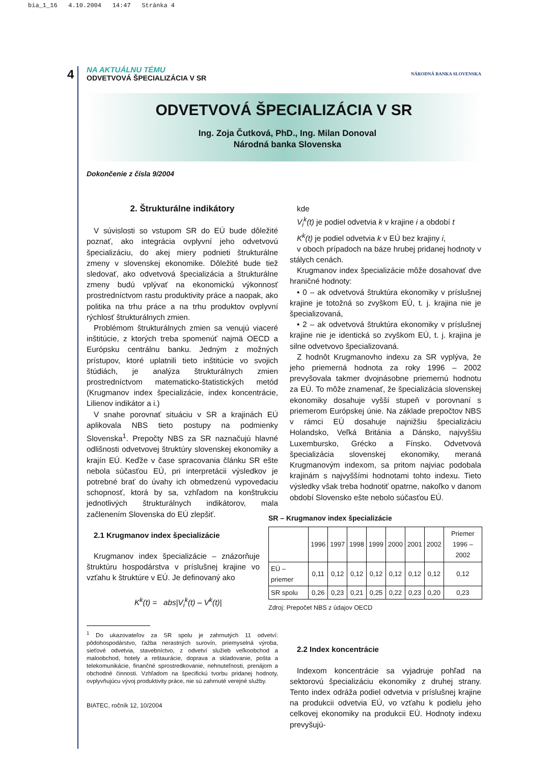bia_1_16 4.10.2004 14:47 Stránka 4
4
NA AKTUÁLNU TÉMU
ODVETVOVÁ ŠPECIALIZÁCIA V SR
NÁRODNÁ BANKA SLOVENSKA
ODVETVOVÁ ŠPECIALIZÁCIA V SR
Ing. Zoja Čutková, PhD., Ing. Milan Donoval
Národná banka Slovenska
Dokončenie z čísla 9/2004
2. Štrukturálne indikátory
V súvislosti so vstupom SR do EÚ bude dôležité poznať, ako integrácia ovplyvní jeho odvetvovú špecializáciu, do akej miery podnieti štrukturálne zmeny v slovenskej ekonomike. Dôležité bude tiež sledovať, ako odvetvová špecializácia a štrukturálne zmeny budú vplývať na ekonomickú výkonnosť prostredníctvom rastu produktivity práce a naopak, ako politika na trhu práce a na trhu produktov ovplyvní rýchlosť štrukturálnych zmien.
Problémom štrukturálnych zmien sa venujú viaceré inštitúcie, z ktorých treba spomenúť najmä OECD a Európsku centrálnu banku. Jedným z možných prístupov, ktoré uplatnili tieto inštitúcie vo svojich štúdiách, je analýza štrukturálnych zmien prostredníctvom matematicko-štatistických metód (Krugmanov index špecializácie, index koncentrácie, Lilienov indikátor a i.)
V snahe porovnať situáciu v SR a krajinách EÚ aplikovala NBS tieto postupy na podmienky Slovenska<sup>1</sup>. Prepočty NBS za SR naznačujú hlavné odlišnosti odvetvovej štruktúry slovenskej ekonomiky a krajín EÚ. Keďže v čase spracovania článku SR ešte nebola súčasťou EÚ, pri interpretácii výsledkov je potrebné brať do úvahy ich obmedzenú vypovedaciu schopnosť, ktorá by sa, vzhľadom na konštrukciu jednotlivých štrukturálnych indikátorov, mala začlenením Slovenska do EÚ zlepšiť.
2.1 Krugmanov index špecializácie
Krugmanov index špecializácie – znázorňuje štruktúru hospodárstva v príslušnej krajine vo vzťahu k štruktúre v EÚ. Je definovaný ako
K<sup>k</sup>(t) = abs|V<sub>i</sub><sup>k</sup>(t) – V<sup>k</sup>(t)|
<sup>1</sup> Do ukazovateľov za SR spolu je zahrnutých 11 odvetví: pôdohospodárstvo, ťažba nerastných surovín, priemyselná výroba, sieťové odvetvia, stavebníctvo, z odvetví služieb veľkoobchod a maloobchod, hotely a reštaurácie, doprava a skladovanie, pošta a telekomunikácie, finančné sprostredkovanie, nehnuteľnosti, prenájom a obchodné činnosti. Vzhľadom na špecifickú tvorbu pridanej hodnoty, ovplyvňujúcu vývoj produktivity práce, nie sú zahrnuté verejné služby.
BIATEC, ročník 12, 10/2004
kde
V<sub>i</sub><sup>k</sup>(t) je podiel odvetvia k v krajine i a období t
K<sup>k</sup>(t) je podiel odvetvia k v EÚ bez krajiny i,
v oboch prípadoch na báze hrubej pridanej hodnoty v stálych cenách.
Krugmanov index špecializácie môže dosahovať dve hraničné hodnoty:
• 0 – ak odvetvová štruktúra ekonomiky v príslušnej krajine je totožná so zvyškom EÚ, t. j. krajina nie je špecializovaná,
• 2 – ak odvetvová štruktúra ekonomiky v príslušnej krajine nie je identická so zvyškom EÚ, t. j. krajina je silne odvetvovo špecializovaná.
Z hodnôt Krugmanovho indexu za SR vyplýva, že jeho priemerná hodnota za roky 1996 – 2002 prevyšovala takmer dvojnásobne priemernú hodnotu za EÚ. To môže znamenať, že špecializácia slovenskej ekonomiky dosahuje vyšší stupeň v porovnaní s priemerom Európskej únie. Na základe prepočtov NBS v rámci EÚ dosahuje najnižšiu špecializáciu Holandsko, Veľká Británia a Dánsko, najvyššiu Luxembursko, Grécko a Fínsko. Odvetvová špecializácia slovenskej ekonomiky, meraná Krugmanovým indexom, sa pritom najviac podobala krajinám s najvyššími hodnotami tohto indexu. Tieto výsledky však treba hodnotiť opatrne, nakoľko v danom období Slovensko ešte nebolo súčasťou EÚ.
SR – Krugmanov index špecializácie
| | 1996 | 1997 | 1998 | 1999 | 2000 | 2001 | 2002 | Priemer 1996 – 2002 |
| --- | --- | --- | --- | --- | --- | --- | --- | --- |
| EÚ – priemer | 0,11 | 0,12 | 0,12 | 0,12 | 0,12 | 0,12 | 0,12 | 0,12 |
| SR spolu | 0,26 | 0,23 | 0,21 | 0,25 | 0,22 | 0,23 | 0,20 | 0,23 |
Zdroj: Prepočet NBS z údajov OECD
2.2 Index koncentrácie
Indexom koncentrácie sa vyjadruje pohľad na sektorovú špecializáciu ekonomiky z druhej strany. Tento index odráža podiel odvetvia v príslušnej krajine na produkcii odvetvia EÚ, vo vzťahu k podielu jeho celkovej ekonomiky na produkcii EÚ. Hodnoty indexu prevyšujú-